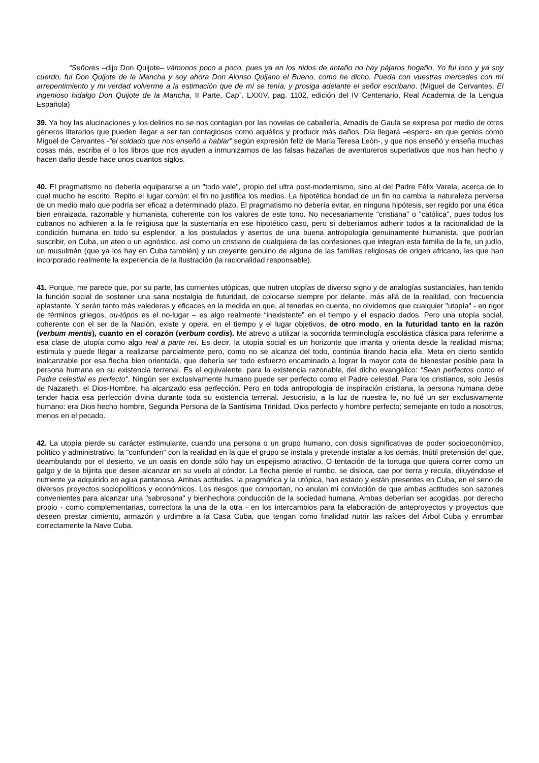“Señores –dijo Don Quijote– vámonos poco a poco, pues ya en los nidos de antaño no hay pájaros hogaño. Yo fui loco y ya soy cuerdo, fui Don Quijote de la Mancha y soy ahora Don Alonso Quijano el Bueno, como he dicho. Pueda con vuestras mercedes con mi arrepentimiento y mi verdad volverme a la estimación que de mí se tenía, y prosiga adelante el señor escribano. (Miguel de Cervantes, El ingenioso hidalgo Don Quijote de la Mancha, II Parte, Cap`. LXXIV, pag. 1102, edición del IV Centenario, Real Academia de la Lengua Española)
39. Ya hoy las alucinaciones y los delirios no se nos contagian por las novelas de caballería, Amadís de Gaula se expresa por medio de otros géneros literarios que pueden llegar a ser tan contagiosos como aquéllos y producir más daños. Día llegará –espero- en que genios como Miguel de Cervantes -“el soldado que nos enseñó a hablar” según expresión feliz de María Teresa León-, y que nos enseñó y enseña muchas cosas más, escriba el o los libros que nos ayuden a inmunizarnos de las falsas hazañas de aventureros superlativos que nos han hecho y hacen daño desde hace unos cuantos siglos.
40. El pragmatismo no debería equipararse a un "todo vale", propio del ultra post-modernismo, sino al del Padre Félix Varela, acerca de lo cual mucho he escrito. Repito el lugar común: el fin no justifica los medios. La hipotética bondad de un fin no cambia la naturaleza perversa de un medio malo que podría ser eficaz a determinado plazo. El pragmatismo no debería evitar, en ninguna hipótesis, ser regido por una ética bien enraizada, razonable y humanista, coherente con los valores de este tono. No necesariamente "cristiana" o "católica", pues todos los cubanos no adhieren a la fe religiosa que la sustentaría en ese hipotético caso, pero sí deberíamos adherir todos a la racionalidad de la condición humana en todo su esplendor, a los postulados y asertos de una buena antropología genuinamente humanista, que podrían suscribir, en Cuba, un ateo o un agnóstico, así como un cristiano de cualquiera de las confesiones que integran esta familia de la fe, un judío, un musulmán (que ya los hay en Cuba también) y un creyente genuino de alguna de las familias religiosas de origen africano, las que han incorporado realmente la experiencia de la Ilustración (la racionalidad responsable).
41. Porque, me parece que, por su parte, las corrientes utópicas, que nutren utopías de diverso signo y de analogías sustanciales, han tenido la función social de sostener una sana nostalgia de futuridad, de colocarse siempre por delante, más allá de la realidad, con frecuencia aplastante. Y serán tanto más valederas y eficaces en la medida en que, al tenerlas en cuenta, no olvidemos que cualquier "utopía" - en rigor de términos griegos, ou-tópos es el no-lugar – es algo realmente “inexistente” en el tiempo y el espacio dados. Pero una utopía social, coherente con el ser de la Nación, existe y opera, en el tiempo y el lugar objetivos, de otro modo, en la futuridad tanto en la razón (verbum mentis), cuanto en el corazón (verbum cordis). Me atrevo a utilizar la socorrida terminología escolástica clásica para referirme a esa clase de utopía como algo real a parte rei. Es decir, la utopía social es un horizonte que imanta y orienta desde la realidad misma; estimula y puede llegar a realizarse parcialmente pero, como no se alcanza del todo, continúa tirando hacia ella. Meta en cierto sentido inalcanzable por esa flecha bien orientada, que debería ser todo esfuerzo encaminado a lograr la mayor cota de bienestar posible para la persona humana en su existencia terrenal. Es el equivalente, para la existencia razonable, del dicho evangélico: "Sean perfectos como el Padre celestial es perfecto". Ningún ser exclusivamente humano puede ser perfecto como el Padre celestial. Para los cristianos, solo Jesús de Nazareth, el Dios-Hombre, ha alcanzado esa perfección. Pero en toda antropología de inspiración cristiana, la persona humana debe tender hacia esa perfección divina durante toda su existencia terrenal. Jesucristo, a la luz de nuestra fe, no fué un ser exclusivamente humano: era Dios hecho hombre, Segunda Persona de la Santísima Trinidad, Dios perfecto y hombre perfecto; semejante en todo a nosotros, menos en el pecado.
42. La utopía pierde su carácter estimulante, cuando una persona o un grupo humano, con dosis significativas de poder socioeconómico, político y administrativo, la "confunden" con la realidad en la que el grupo se instala y pretende instalar a los demás. Inútil pretensión del que, deambulando por el desierto, ve un oasis en donde sólo hay un espejismo atractivo. O tentación de la tortuga que quiera correr como un galgo y de la bijirita que desee alcanzar en su vuelo al cóndor. La flecha pierde el rumbo, se disloca, cae por tierra y recula, diluyéndose el nutriente ya adquirido en agua pantanosa. Ambas actitudes, la pragmática y la utópica, han estado y están presentes en Cuba, en el seno de diversos proyectos sociopolíticos y económicos. Los riesgos que comportan, no anulan mi convicción de que ambas actitudes son sazones convenientes para alcanzar una "sabrosona" y bienhechora conducción de la sociedad humana. Ambas deberían ser acogidas, por derecho propio - como complementarias, correctora la una de la otra - en los intercambios para la elaboración de anteproyectos y proyectos que deseen prestar cimiento, armazón y urdimbre a la Casa Cuba, que tengan como finalidad nutrir las raíces del Árbol Cuba y enrumbar correctamente la Nave Cuba.